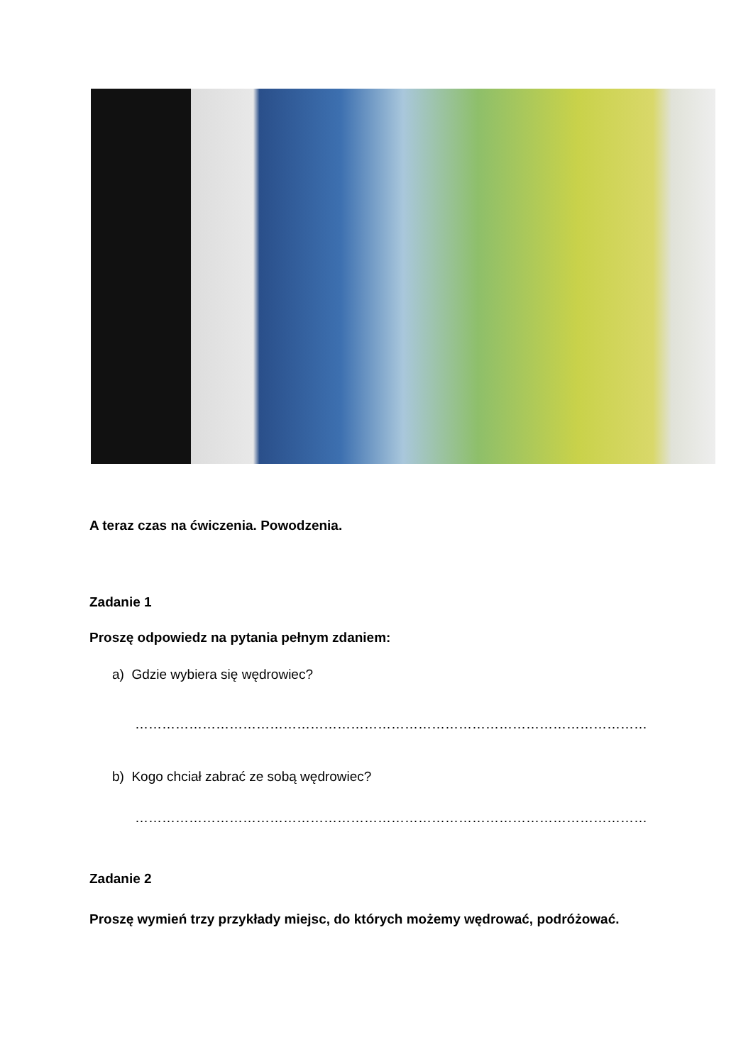A teraz czas na ćwiczenia. Powodzenia.
Zadanie 1
Proszę odpowiedz na pytania pełnym zdaniem:
a) Gdzie wybiera się wędrowiec?
……………………………………………………………………………………………………
b) Kogo chciał zabrać ze sobą wędrowiec?
……………………………………………………………………………………………………
Zadanie 2
Proszę wymień trzy przykłady miejsc, do których możemy wędrować, podróżować.